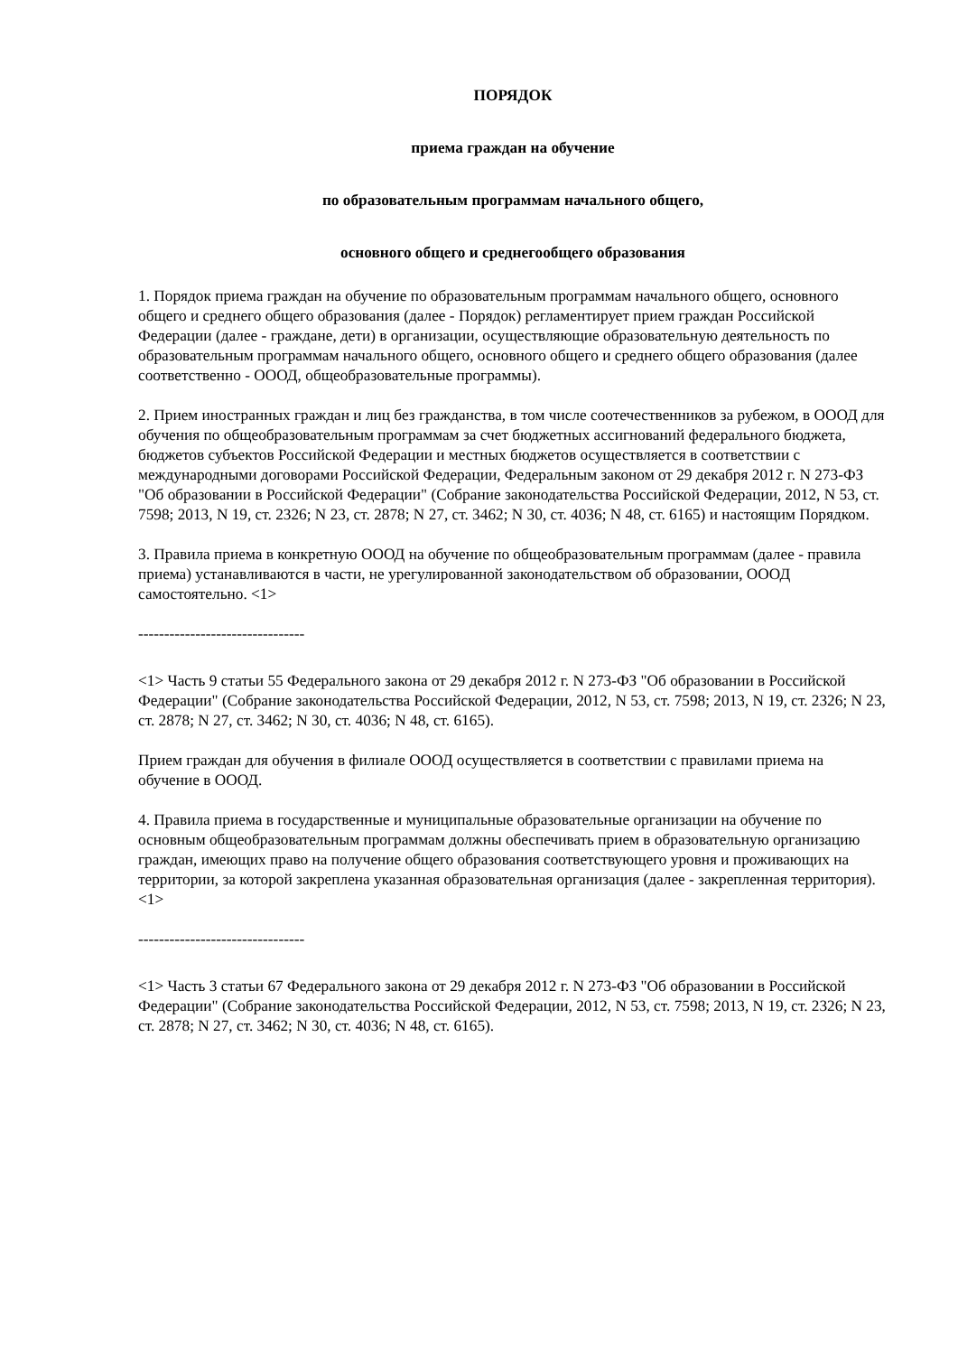ПОРЯДОК
приема граждан на обучение
по образовательным программам начального общего,
основного общего и среднегообщего образования
1. Порядок приема граждан на обучение по образовательным программам начального общего, основного общего и среднего общего образования (далее - Порядок) регламентирует прием граждан Российской Федерации (далее - граждане, дети) в организации, осуществляющие образовательную деятельность по образовательным программам начального общего, основного общего и среднего общего образования (далее соответственно - ОООД, общеобразовательные программы).
2. Прием иностранных граждан и лиц без гражданства, в том числе соотечественников за рубежом, в ОООД для обучения по общеобразовательным программам за счет бюджетных ассигнований федерального бюджета, бюджетов субъектов Российской Федерации и местных бюджетов осуществляется в соответствии с международными договорами Российской Федерации, Федеральным законом от 29 декабря 2012 г. N 273-ФЗ "Об образовании в Российской Федерации" (Собрание законодательства Российской Федерации, 2012, N 53, ст. 7598; 2013, N 19, ст. 2326; N 23, ст. 2878; N 27, ст. 3462; N 30, ст. 4036; N 48, ст. 6165) и настоящим Порядком.
3. Правила приема в конкретную ОООД на обучение по общеобразовательным программам (далее - правила приема) устанавливаются в части, не урегулированной законодательством об образовании, ОООД самостоятельно. <1>
--------------------------------
<1> Часть 9 статьи 55 Федерального закона от 29 декабря 2012 г. N 273-ФЗ "Об образовании в Российской Федерации" (Собрание законодательства Российской Федерации, 2012, N 53, ст. 7598; 2013, N 19, ст. 2326; N 23, ст. 2878; N 27, ст. 3462; N 30, ст. 4036; N 48, ст. 6165).
Прием граждан для обучения в филиале ОООД осуществляется в соответствии с правилами приема на обучение в ОООД.
4. Правила приема в государственные и муниципальные образовательные организации на обучение по основным общеобразовательным программам должны обеспечивать прием в образовательную организацию граждан, имеющих право на получение общего образования соответствующего уровня и проживающих на территории, за которой закреплена указанная образовательная организация (далее - закрепленная территория). <1>
--------------------------------
<1> Часть 3 статьи 67 Федерального закона от 29 декабря 2012 г. N 273-ФЗ "Об образовании в Российской Федерации" (Собрание законодательства Российской Федерации, 2012, N 53, ст. 7598; 2013, N 19, ст. 2326; N 23, ст. 2878; N 27, ст. 3462; N 30, ст. 4036; N 48, ст. 6165).